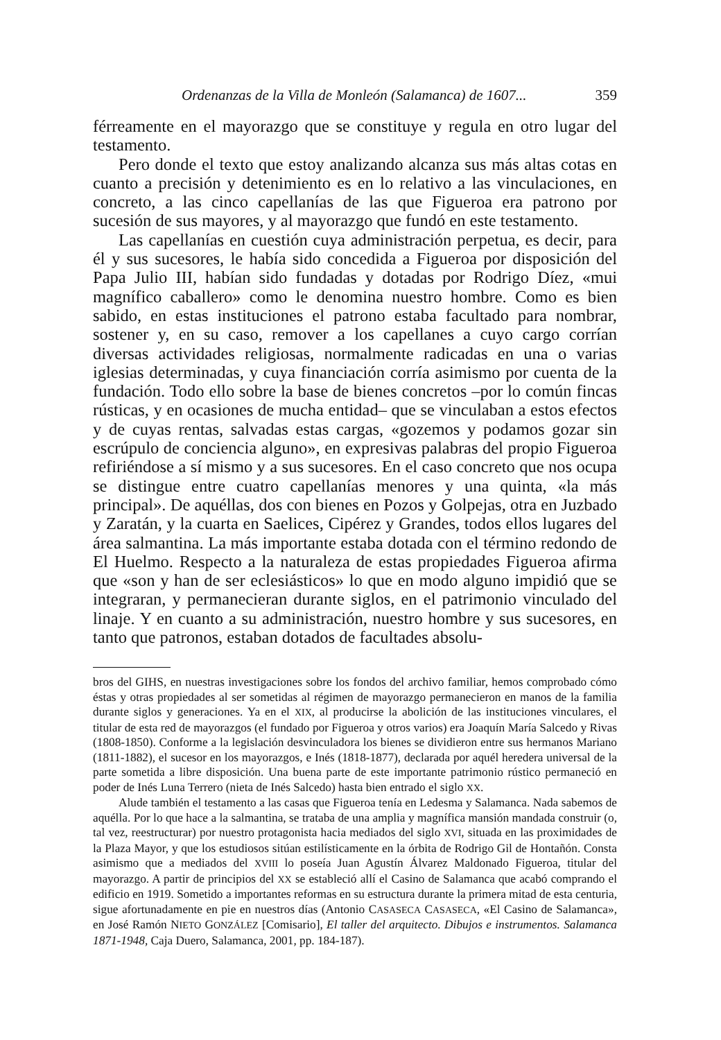Ordenanzas de la Villa de Monleón (Salamanca) de 1607... 359
férreamente en el mayorazgo que se constituye y regula en otro lugar del testamento.
Pero donde el texto que estoy analizando alcanza sus más altas cotas en cuanto a precisión y detenimiento es en lo relativo a las vinculaciones, en concreto, a las cinco capellanías de las que Figueroa era patrono por sucesión de sus mayores, y al mayorazgo que fundó en este testamento.
Las capellanías en cuestión cuya administración perpetua, es decir, para él y sus sucesores, le había sido concedida a Figueroa por disposición del Papa Julio III, habían sido fundadas y dotadas por Rodrigo Díez, «mui magnífico caballero» como le denomina nuestro hombre. Como es bien sabido, en estas instituciones el patrono estaba facultado para nombrar, sostener y, en su caso, remover a los capellanes a cuyo cargo corrían diversas actividades religiosas, normalmente radicadas en una o varias iglesias determinadas, y cuya financiación corría asimismo por cuenta de la fundación. Todo ello sobre la base de bienes concretos –por lo común fincas rústicas, y en ocasiones de mucha entidad– que se vinculaban a estos efectos y de cuyas rentas, salvadas estas cargas, «gozemos y podamos gozar sin escrúpulo de conciencia alguno», en expresivas palabras del propio Figueroa refiriéndose a sí mismo y a sus sucesores. En el caso concreto que nos ocupa se distingue entre cuatro capellanías menores y una quinta, «la más principal». De aquéllas, dos con bienes en Pozos y Golpejas, otra en Juzbado y Zaratán, y la cuarta en Saelices, Cipérez y Grandes, todos ellos lugares del área salmantina. La más importante estaba dotada con el término redondo de El Huelmo. Respecto a la naturaleza de estas propiedades Figueroa afirma que «son y han de ser eclesiásticos» lo que en modo alguno impidió que se integraran, y permanecieran durante siglos, en el patrimonio vinculado del linaje. Y en cuanto a su administración, nuestro hombre y sus sucesores, en tanto que patronos, estaban dotados de facultades absolu-
bros del GIHS, en nuestras investigaciones sobre los fondos del archivo familiar, hemos comprobado cómo éstas y otras propiedades al ser sometidas al régimen de mayorazgo permanecieron en manos de la familia durante siglos y generaciones. Ya en el XIX, al producirse la abolición de las instituciones vinculares, el titular de esta red de mayorazgos (el fundado por Figueroa y otros varios) era Joaquín María Salcedo y Rivas (1808-1850). Conforme a la legislación desvinculadora los bienes se dividieron entre sus hermanos Mariano (1811-1882), el sucesor en los mayorazgos, e Inés (1818-1877), declarada por aquél heredera universal de la parte sometida a libre disposición. Una buena parte de este importante patrimonio rústico permaneció en poder de Inés Luna Terrero (nieta de Inés Salcedo) hasta bien entrado el siglo XX.
Alude también el testamento a las casas que Figueroa tenía en Ledesma y Salamanca. Nada sabemos de aquélla. Por lo que hace a la salmantina, se trataba de una amplia y magnífica mansión mandada construir (o, tal vez, reestructurar) por nuestro protagonista hacia mediados del siglo XVI, situada en las proximidades de la Plaza Mayor, y que los estudiosos sitúan estilísticamente en la órbita de Rodrigo Gil de Hontañón. Consta asimismo que a mediados del XVIII lo poseía Juan Agustín Álvarez Maldonado Figueroa, titular del mayorazgo. A partir de principios del XX se estableció allí el Casino de Salamanca que acabó comprando el edificio en 1919. Sometido a importantes reformas en su estructura durante la primera mitad de esta centuria, sigue afortunadamente en pie en nuestros días (Antonio CASASECA CASASECA, «El Casino de Salamanca», en José Ramón NIETO GONZÁLEZ [Comisario], El taller del arquitecto. Dibujos e instrumentos. Salamanca 1871-1948, Caja Duero, Salamanca, 2001, pp. 184-187).